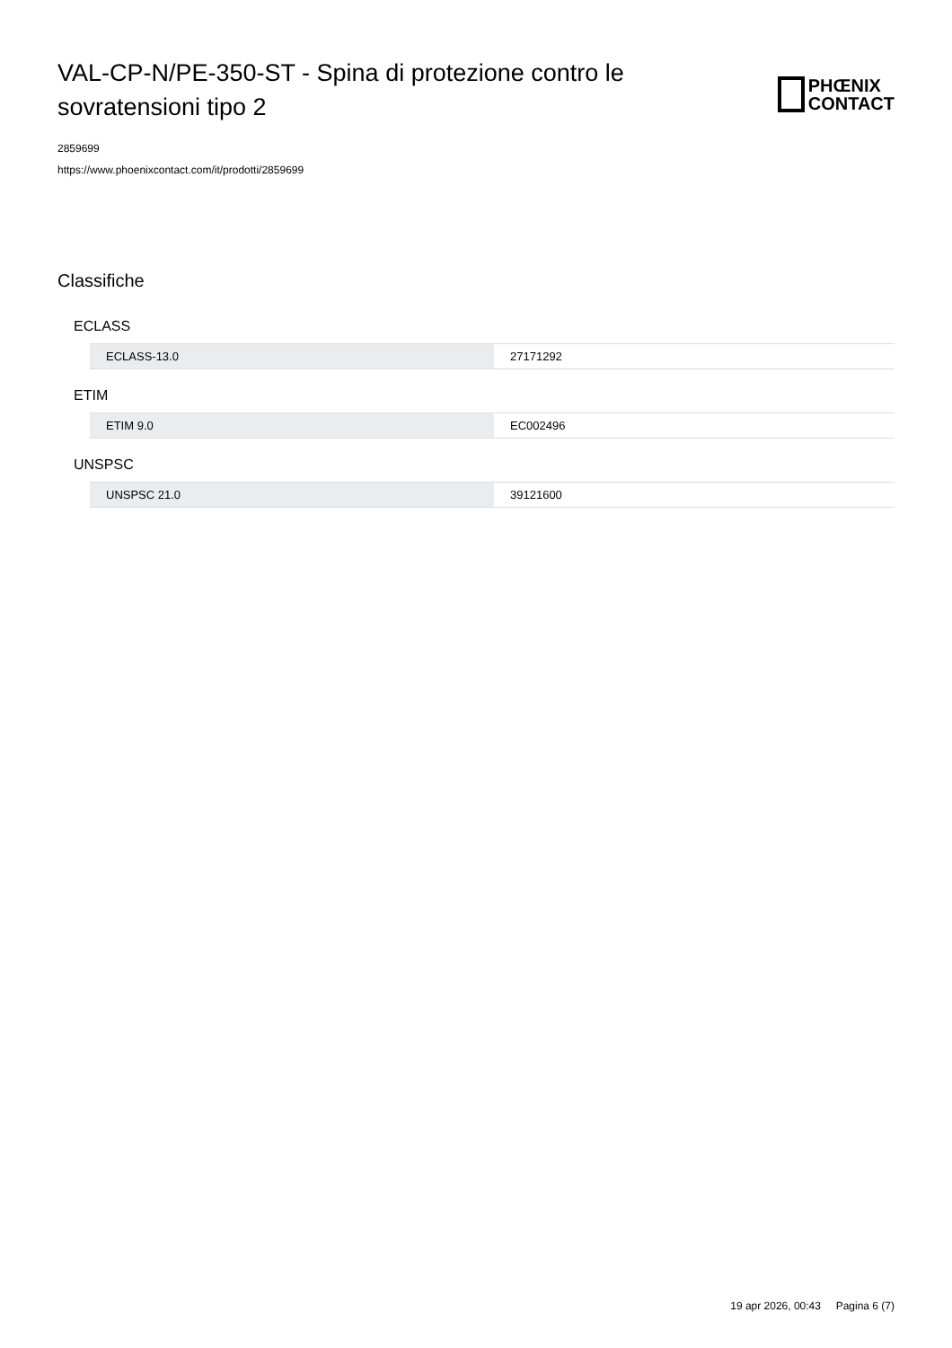VAL-CP-N/PE-350-ST - Spina di protezione contro le sovratensioni tipo 2
PHŒNIX
CONTACT
2859699
https://www.phoenixcontact.com/it/prodotti/2859699
Classifiche
ECLASS
| ECLASS-13.0 | 27171292 |
ETIM
| ETIM 9.0 | EC002496 |
UNSPSC
| UNSPSC 21.0 | 39121600 |
19 apr 2026, 00:43 Pagina 6 (7)